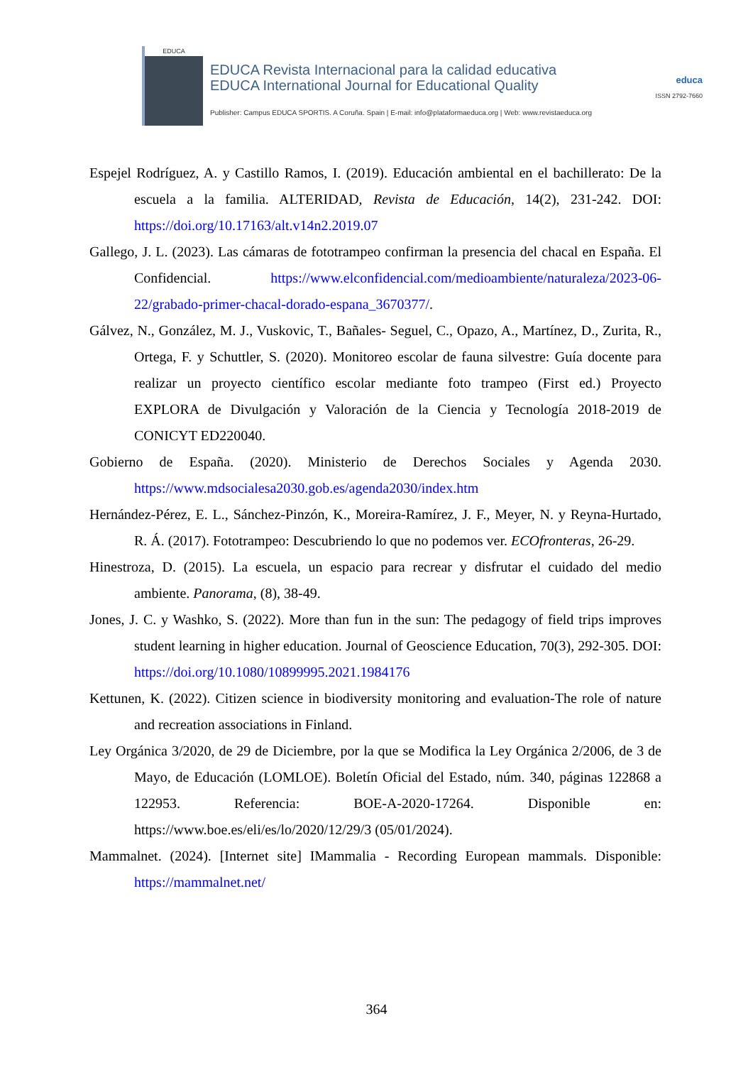EDUCA
EDUCA Revista Internacional para la calidad educativa
EDUCA International Journal for Educational Quality
Publisher: Campus EDUCA SPORTIS. A Coruña. Spain | E-mail: info@plataformaeduca.org | Web: www.revistaeduca.org
educa
ISSN 2792-7660
Espejel Rodríguez, A. y Castillo Ramos, I. (2019). Educación ambiental en el bachillerato: De la escuela a la familia. ALTERIDAD, Revista de Educación, 14(2), 231-242. DOI: https://doi.org/10.17163/alt.v14n2.2019.07
Gallego, J. L. (2023). Las cámaras de fototrampeo confirman la presencia del chacal en España. El Confidencial. https://www.elconfidencial.com/medioambiente/naturaleza/2023-06-22/grabado-primer-chacal-dorado-espana_3670377/.
Gálvez, N., González, M. J., Vuskovic, T., Bañales- Seguel, C., Opazo, A., Martínez, D., Zurita, R., Ortega, F. y Schuttler, S. (2020). Monitoreo escolar de fauna silvestre: Guía docente para realizar un proyecto científico escolar mediante foto trampeo (First ed.) Proyecto EXPLORA de Divulgación y Valoración de la Ciencia y Tecnología 2018-2019 de CONICYT ED220040.
Gobierno de España. (2020). Ministerio de Derechos Sociales y Agenda 2030. https://www.mdsocialesa2030.gob.es/agenda2030/index.htm
Hernández-Pérez, E. L., Sánchez-Pinzón, K., Moreira-Ramírez, J. F., Meyer, N. y Reyna-Hurtado, R. Á. (2017). Fototrampeo: Descubriendo lo que no podemos ver. ECOfronteras, 26-29.
Hinestroza, D. (2015). La escuela, un espacio para recrear y disfrutar el cuidado del medio ambiente. Panorama, (8), 38-49.
Jones, J. C. y Washko, S. (2022). More than fun in the sun: The pedagogy of field trips improves student learning in higher education. Journal of Geoscience Education, 70(3), 292-305. DOI: https://doi.org/10.1080/10899995.2021.1984176
Kettunen, K. (2022). Citizen science in biodiversity monitoring and evaluation-The role of nature and recreation associations in Finland.
Ley Orgánica 3/2020, de 29 de Diciembre, por la que se Modifica la Ley Orgánica 2/2006, de 3 de Mayo, de Educación (LOMLOE). Boletín Oficial del Estado, núm. 340, páginas 122868 a 122953. Referencia: BOE-A-2020-17264. Disponible en: https://www.boe.es/eli/es/lo/2020/12/29/3 (05/01/2024).
Mammalnet. (2024). [Internet site] IMammalia - Recording European mammals. Disponible: https://mammalnet.net/
364